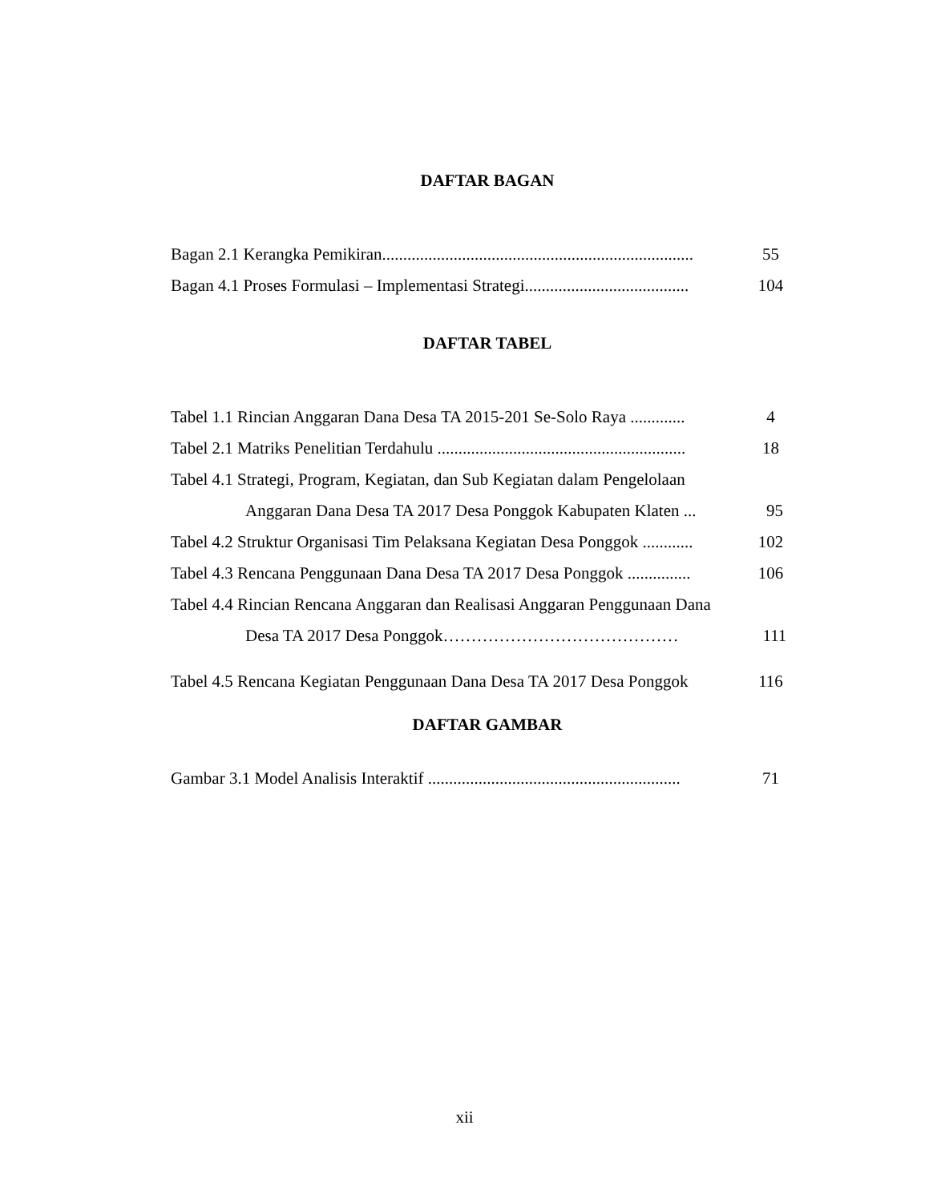DAFTAR BAGAN
Bagan 2.1 Kerangka Pemikiran..........................................................................
55
Bagan 4.1 Proses Formulasi – Implementasi Strategi.......................................
104
DAFTAR TABEL
Tabel 1.1 Rincian Anggaran Dana Desa TA 2015-201 Se-Solo Raya .............
4
Tabel 2.1 Matriks Penelitian Terdahulu ...........................................................
18
Tabel 4.1 Strategi, Program, Kegiatan, dan Sub Kegiatan dalam Pengelolaan
Anggaran Dana Desa TA 2017 Desa Ponggok Kabupaten Klaten ...
95
Tabel 4.2 Struktur Organisasi Tim Pelaksana Kegiatan Desa Ponggok ............
102
Tabel 4.3 Rencana Penggunaan Dana Desa TA 2017 Desa Ponggok ...............
106
Tabel 4.4 Rincian Rencana Anggaran dan Realisasi Anggaran Penggunaan Dana
Desa TA 2017 Desa Ponggok…………………………………… 111
Tabel 4.5 Rencana Kegiatan Penggunaan Dana Desa TA 2017 Desa Ponggok
116
DAFTAR GAMBAR
Gambar 3.1 Model Analisis Interaktif ............................................................
71
xii